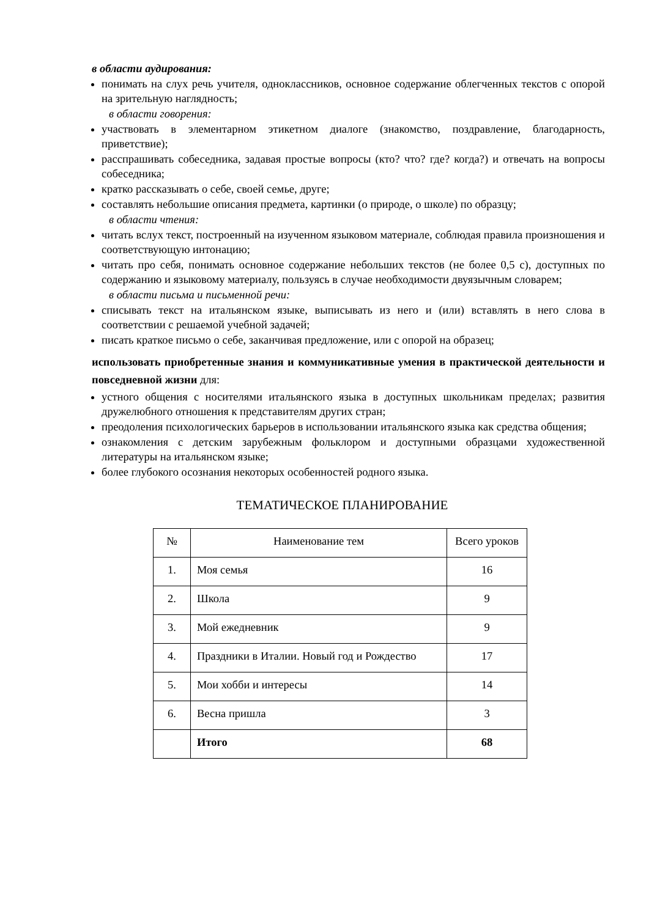в области аудирования:
понимать на слух речь учителя, одноклассников, основное содержание облегченных текстов с опорой на зрительную наглядность;
в области говорения:
участвовать в элементарном этикетном диалоге (знакомство, поздравление, благодарность, приветствие);
расспрашивать собеседника, задавая простые вопросы (кто? что? где? когда?) и отвечать на вопросы собеседника;
кратко рассказывать о себе, своей семье, друге;
составлять небольшие описания предмета, картинки (о природе, о школе) по образцу;
в области чтения:
читать вслух текст, построенный на изученном языковом материале, соблюдая правила произношения и соответствующую интонацию;
читать про себя, понимать основное содержание небольших текстов (не более 0,5 с), доступных по содержанию и языковому материалу, пользуясь в случае необходимости двуязычным словарем;
в области письма и письменной речи:
списывать текст на итальянском языке, выписывать из него и (или) вставлять в него слова в соответствии с решаемой учебной задачей;
писать краткое письмо о себе, заканчивая предложение, или с опорой на образец;
использовать приобретенные знания и коммуникативные умения в практической деятельности и повседневной жизни для:
устного общения с носителями итальянского языка в доступных школьникам пределах; развития дружелюбного отношения к представителям других стран;
преодоления психологических барьеров в использовании итальянского языка как средства общения;
ознакомления с детским зарубежным фольклором и доступными образцами художественной литературы на итальянском языке;
более глубокого осознания некоторых особенностей родного языка.
ТЕМАТИЧЕСКОЕ ПЛАНИРОВАНИЕ
| № | Наименование тем | Всего уроков |
| 1. | Моя семья | 16 |
| 2. | Школа | 9 |
| 3. | Мой ежедневник | 9 |
| 4. | Праздники в Италии. Новый год и Рождество | 17 |
| 5. | Мои хобби и интересы | 14 |
| 6. | Весна пришла | 3 |
| | Итого | 68 |